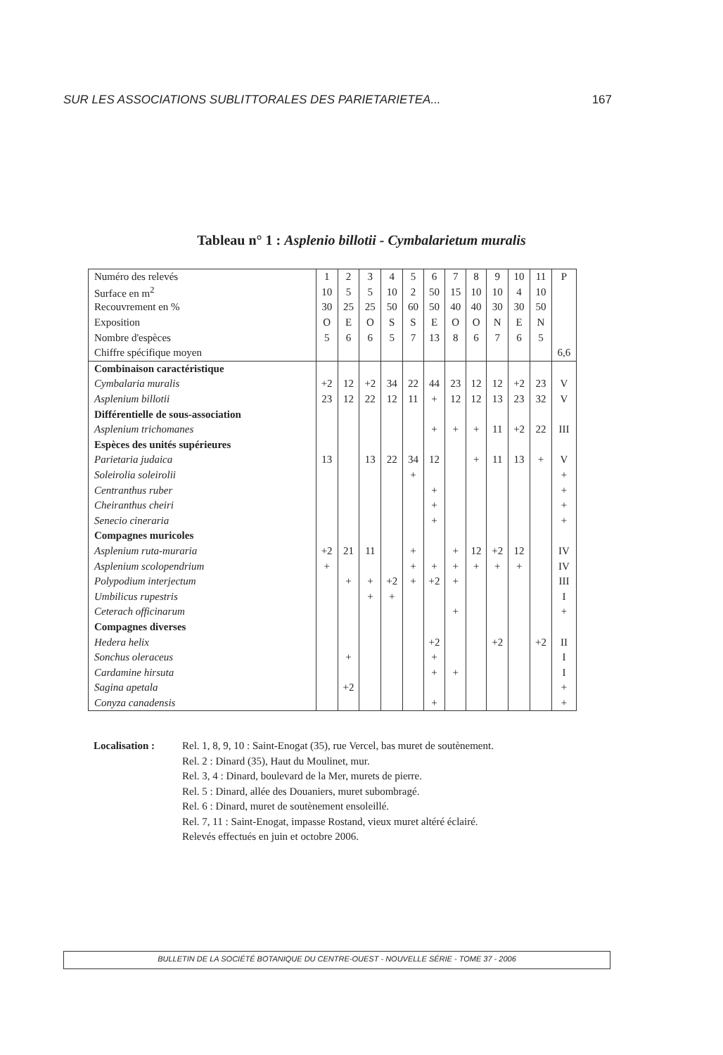SUR LES ASSOCIATIONS SUBLITTORALES DES PARIETARIETEA... 167
Tableau n° 1 : Asplenio billotii - Cymbalarietum muralis
| Numéro des relevés | 1 | 2 | 3 | 4 | 5 | 6 | 7 | 8 | 9 | 10 | 11 | P |
| Surface en m<sup>2</sup> | 10 | 5 | 5 | 10 | 2 | 50 | 15 | 10 | 10 | 4 | 10 | |
| Recouvrement en % | 30 | 25 | 25 | 50 | 60 | 50 | 40 | 40 | 30 | 30 | 50 | |
| Exposition | O | E | O | S | S | E | O | O | N | E | N | |
| Nombre d'espèces | 5 | 6 | 6 | 5 | 7 | 13 | 8 | 6 | 7 | 6 | 5 | |
| Chiffre spécifique moyen | | | | | | | | | | | | 6,6 |
| Combinaison caractéristique | | | | | | | | | | | | |
| Cymbalaria muralis | +2 | 12 | +2 | 34 | 22 | 44 | 23 | 12 | 12 | +2 | 23 | V |
| Asplenium billotii | 23 | 12 | 22 | 12 | 11 | + | 12 | 12 | 13 | 23 | 32 | V |
| Différentielle de sous-association | | | | | | | | | | | | |
| Asplenium trichomanes | | | | | | + | + | + | 11 | +2 | 22 | III |
| Espèces des unités supérieures | | | | | | | | | | | | |
| Parietaria judaica | 13 | | 13 | 22 | 34 | 12 | | + | 11 | 13 | + | V |
| Soleirolia soleirolii | | | | | + | | | | | | | + |
| Centranthus ruber | | | | | | + | | | | | | + |
| Cheiranthus cheiri | | | | | | + | | | | | | + |
| Senecio cineraria | | | | | | + | | | | | | + |
| Compagnes muricoles | | | | | | | | | | | | |
| Asplenium ruta-muraria | +2 | 21 | 11 | | + | | + | 12 | +2 | 12 | | IV |
| Asplenium scolopendrium | + | | | | + | + | + | + | + | + | | IV |
| Polypodium interjectum | | + | + | +2 | + | +2 | + | | | | | III |
| Umbilicus rupestris | | | + | + | | | | | | | | I |
| Ceterach officinarum | | | | | | | + | | | | | + |
| Compagnes diverses | | | | | | | | | | | | |
| Hedera helix | | | | | | +2 | | | +2 | | +2 | II |
| Sonchus oleraceus | | + | | | | + | | | | | | I |
| Cardamine hirsuta | | | | | | + | + | | | | | I |
| Sagina apetala | | +2 | | | | | | | | | | + |
| Conyza canadensis | | | | | | + | | | | | | + |
Localisation : Rel. 1, 8, 9, 10 : Saint-Enogat (35), rue Vercel, bas muret de soutènement.
Rel. 2 : Dinard (35), Haut du Moulinet, mur.
Rel. 3, 4 : Dinard, boulevard de la Mer, murets de pierre.
Rel. 5 : Dinard, allée des Douaniers, muret subombragé.
Rel. 6 : Dinard, muret de soutènement ensoleillé.
Rel. 7, 11 : Saint-Enogat, impasse Rostand, vieux muret altéré éclairé.
Relevés effectués en juin et octobre 2006.
BULLETIN DE LA SOCIÉTÉ BOTANIQUE DU CENTRE-OUEST - NOUVELLE SÉRIE - TOME 37 - 2006